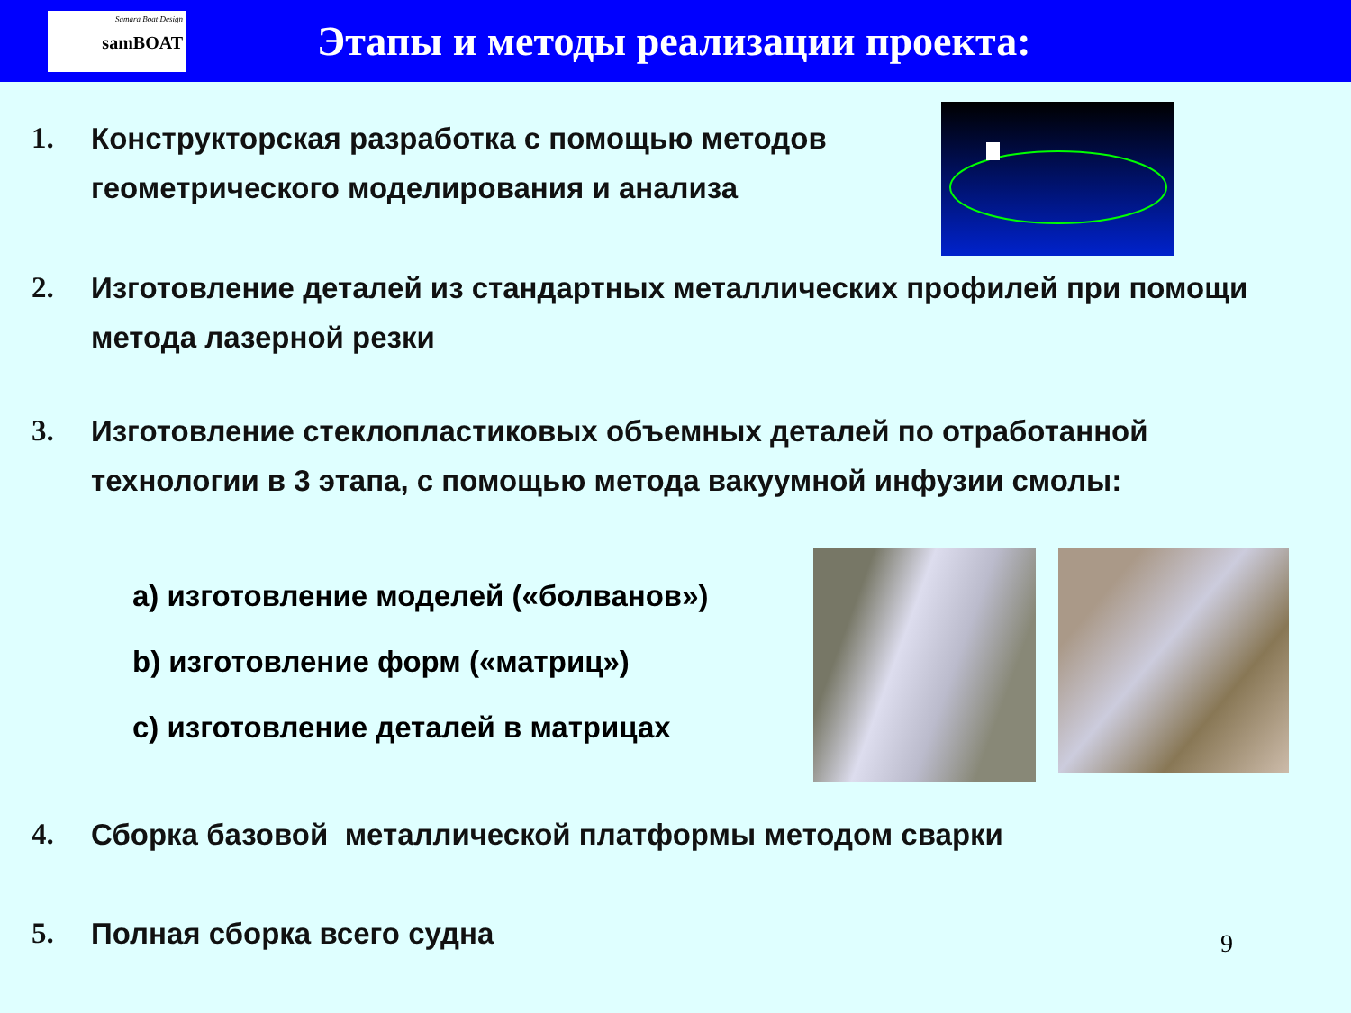Samara Boat Design
samBOAT
Этапы и методы реализации проекта:
1. Конструкторская разработка с помощью методов
геометрического моделирования и анализа
2. Изготовление деталей из стандартных металлических профилей при помощи
метода лазерной резки
3. Изготовление стеклопластиковых объемных деталей по отработанной
технологии в 3 этапа, с помощью метода вакуумной инфузии смолы:
а) изготовление моделей («болванов»)
b) изготовление форм («матриц»)
c) изготовление деталей в матрицах
4. Сборка базовой металлической платформы методом сварки
5. Полная сборка всего судна
9